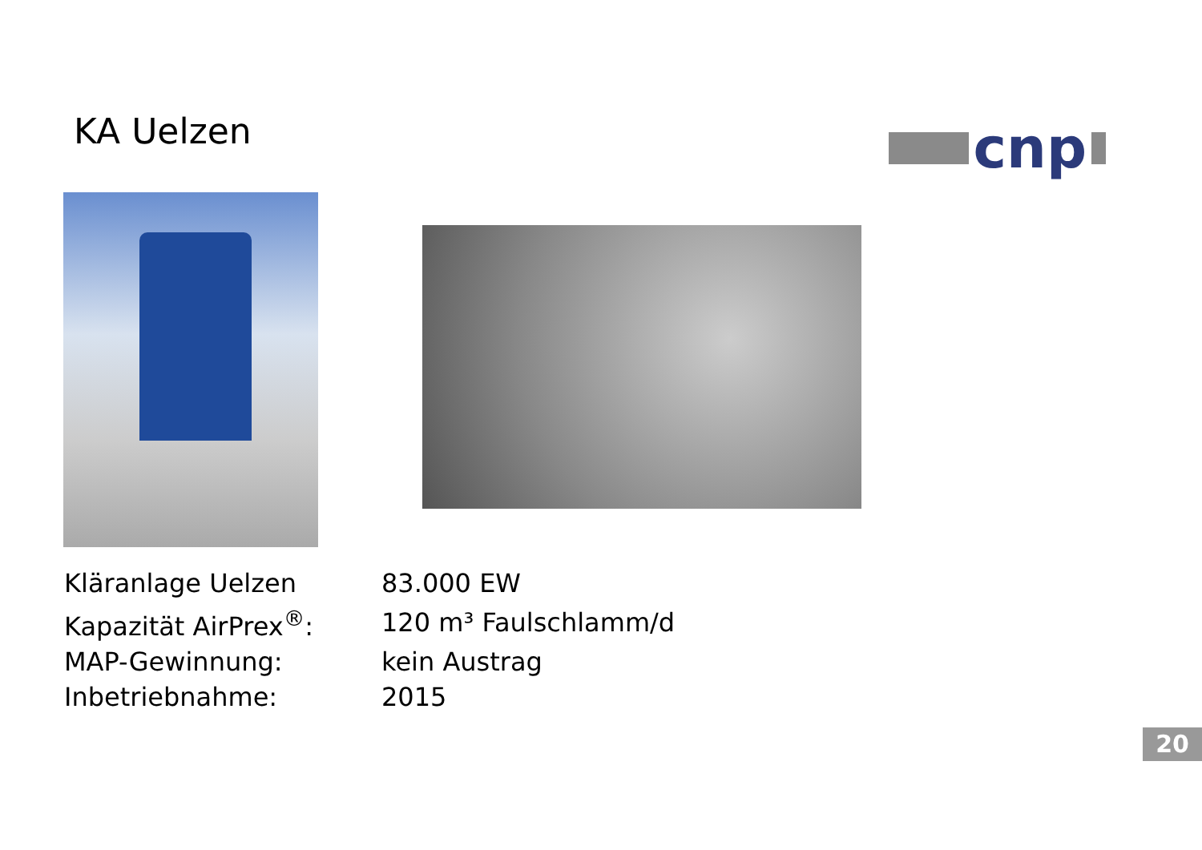KA Uelzen
cnp
| Kläranlage Uelzen | 83.000 EW |
| Kapazität AirPrex<sup>®</sup>: | 120 m³ Faulschlamm/d |
| MAP-Gewinnung: | kein Austrag |
| Inbetriebnahme: | 2015 |
20